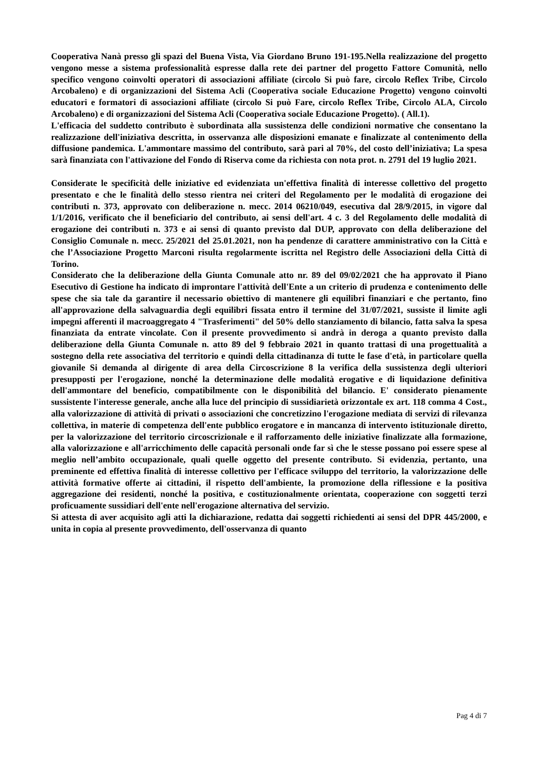Cooperativa Nanà presso gli spazi del Buena Vista, Via Giordano Bruno 191-195.Nella realizzazione del progetto vengono messe a sistema professionalità espresse dalla rete dei partner del progetto Fattore Comunità, nello specifico vengono coinvolti operatori di associazioni affiliate (circolo Si può fare, circolo Reflex Tribe, Circolo Arcobaleno) e di organizzazioni del Sistema Acli (Cooperativa sociale Educazione Progetto) vengono coinvolti educatori e formatori di associazioni affiliate (circolo Si può Fare, circolo Reflex Tribe, Circolo ALA, Circolo Arcobaleno) e di organizzazioni del Sistema Acli (Cooperativa sociale Educazione Progetto). ( All.1).
L'efficacia del suddetto contributo è subordinata alla sussistenza delle condizioni normative che consentano la realizzazione dell'iniziativa descritta, in osservanza alle disposizioni emanate e finalizzate al contenimento della diffusione pandemica. L'ammontare massimo del contributo, sarà pari al 70%, del costo dell’iniziativa; La spesa sarà finanziata con l'attivazione del Fondo di Riserva come da richiesta con nota prot. n. 2791 del 19 luglio 2021.
Considerate le specificità delle iniziative ed evidenziata un'effettiva finalità di interesse collettivo del progetto presentato e che le finalità dello stesso rientra nei criteri del Regolamento per le modalità di erogazione dei contributi n. 373, approvato con deliberazione n. mecc. 2014 06210/049, esecutiva dal 28/9/2015, in vigore dal 1/1/2016, verificato che il beneficiario del contributo, ai sensi dell'art. 4 c. 3 del Regolamento delle modalità di erogazione dei contributi n. 373 e ai sensi di quanto previsto dal DUP, approvato con della deliberazione del Consiglio Comunale n. mecc. 25/2021 del 25.01.2021, non ha pendenze di carattere amministrativo con la Città e che l’Associazione Progetto Marconi risulta regolarmente iscritta nel Registro delle Associazioni della Città di Torino.
Considerato che la deliberazione della Giunta Comunale atto nr. 89 del 09/02/2021 che ha approvato il Piano Esecutivo di Gestione ha indicato di improntare l'attività dell'Ente a un criterio di prudenza e contenimento delle spese che sia tale da garantire il necessario obiettivo di mantenere gli equilibri finanziari e che pertanto, fino all'approvazione della salvaguardia degli equilibri fissata entro il termine del 31/07/2021, sussiste il limite agli impegni afferenti il macroaggregato 4 "Trasferimenti" del 50% dello stanziamento di bilancio, fatta salva la spesa finanziata da entrate vincolate. Con il presente provvedimento si andrà in deroga a quanto previsto dalla deliberazione della Giunta Comunale n. atto 89 del 9 febbraio 2021 in quanto trattasi di una progettualità a sostegno della rete associativa del territorio e quindi della cittadinanza di tutte le fase d'età, in particolare quella giovanile Si demanda al dirigente di area della Circoscrizione 8 la verifica della sussistenza degli ulteriori presupposti per l'erogazione, nonché la determinazione delle modalità erogative e di liquidazione definitiva dell'ammontare del beneficio, compatibilmente con le disponibilità del bilancio. E' considerato pienamente sussistente l'interesse generale, anche alla luce del principio di sussidiarietà orizzontale ex art. 118 comma 4 Cost., alla valorizzazione di attività di privati o associazioni che concretizzino l'erogazione mediata di servizi di rilevanza collettiva, in materie di competenza dell'ente pubblico erogatore e in mancanza di intervento istituzionale diretto, per la valorizzazione del territorio circoscrizionale e il rafforzamento delle iniziative finalizzate alla formazione, alla valorizzazione e all'arricchimento delle capacità personali onde far sì che le stesse possano poi essere spese al meglio nell’ambito occupazionale, quali quelle oggetto del presente contributo. Si evidenzia, pertanto, una preminente ed effettiva finalità di interesse collettivo per l'efficace sviluppo del territorio, la valorizzazione delle attività formative offerte ai cittadini, il rispetto dell'ambiente, la promozione della riflessione e la positiva aggregazione dei residenti, nonché la positiva, e costituzionalmente orientata, cooperazione con soggetti terzi proficuamente sussidiari dell'ente nell'erogazione alternativa del servizio.
Si attesta di aver acquisito agli atti la dichiarazione, redatta dai soggetti richiedenti ai sensi del DPR 445/2000, e unita in copia al presente provvedimento, dell'osservanza di quanto
Pag 4 di 7